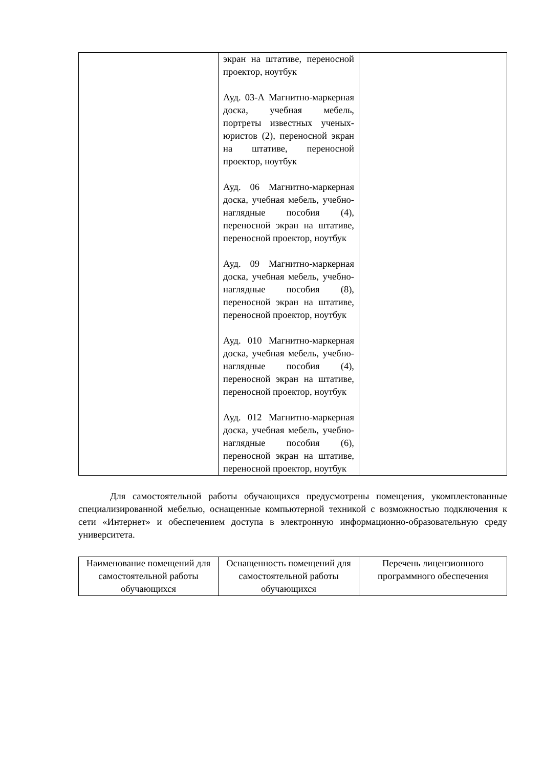| | экран на штативе, переносной проектор, ноутбук Ауд. 03-А Магнитно-маркерная доска, учебная мебель, портреты известных ученых-юристов (2), переносной экран на штативе, переносной проектор, ноутбук Ауд. 06 Магнитно-маркерная доска, учебная мебель, учебно-наглядные пособия (4), переносной экран на штативе, переносной проектор, ноутбук Ауд. 09 Магнитно-маркерная доска, учебная мебель, учебно-наглядные пособия (8), переносной экран на штативе, переносной проектор, ноутбук Ауд. 010 Магнитно-маркерная доска, учебная мебель, учебно-наглядные пособия (4), переносной экран на штативе, переносной проектор, ноутбук Ауд. 012 Магнитно-маркерная доска, учебная мебель, учебно-наглядные пособия (6), переносной экран на штативе, переносной проектор, ноутбук | |
Для самостоятельной работы обучающихся предусмотрены помещения, укомплектованные специализированной мебелью, оснащенные компьютерной техникой с возможностью подключения к сети «Интернет» и обеспечением доступа в электронную информационно-образовательную среду университета.
| Наименование помещений для самостоятельной работы обучающихся | Оснащенность помещений для самостоятельной работы обучающихся | Перечень лицензионного программного обеспечения |